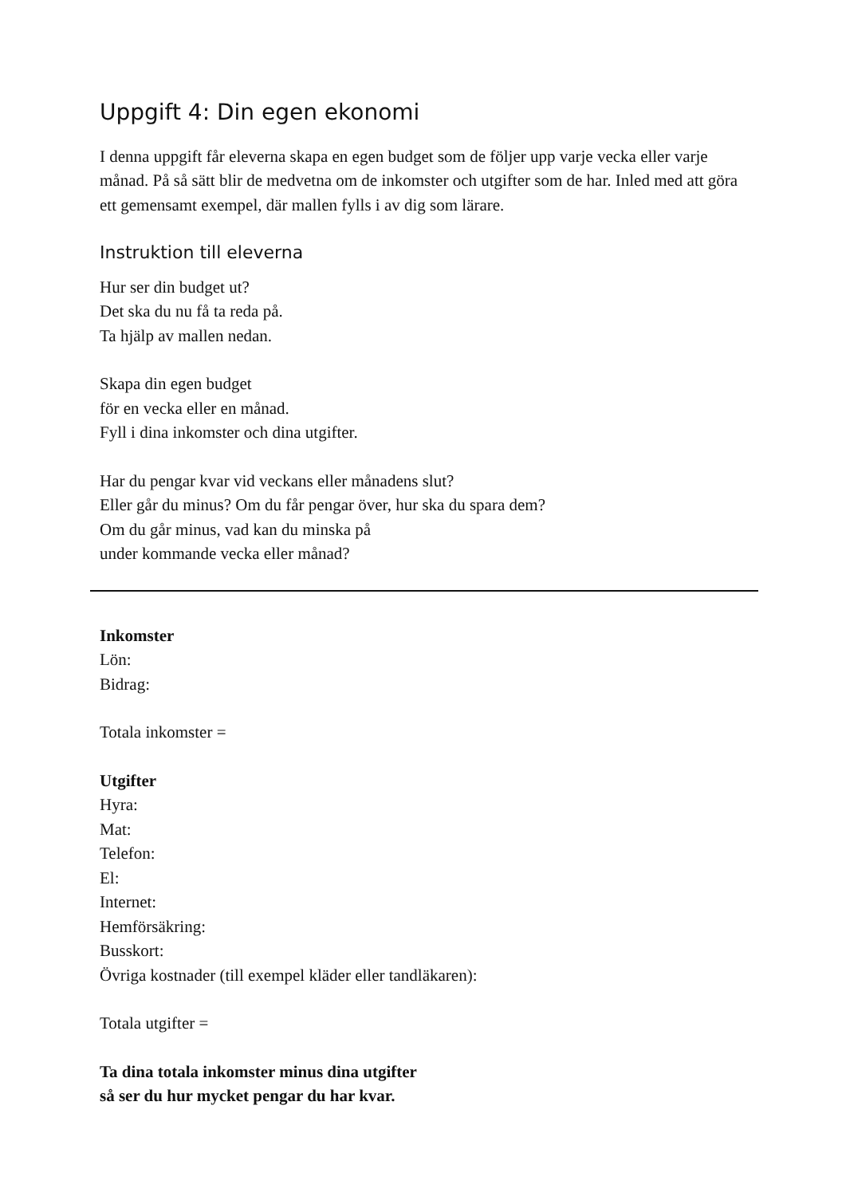Uppgift 4: Din egen ekonomi
I denna uppgift får eleverna skapa en egen budget som de följer upp varje vecka eller varje månad. På så sätt blir de medvetna om de inkomster och utgifter som de har. Inled med att göra ett gemensamt exempel, där mallen fylls i av dig som lärare.
Instruktion till eleverna
Hur ser din budget ut?
Det ska du nu få ta reda på.
Ta hjälp av mallen nedan.
Skapa din egen budget
för en vecka eller en månad.
Fyll i dina inkomster och dina utgifter.
Har du pengar kvar vid veckans eller månadens slut?
Eller går du minus? Om du får pengar över, hur ska du spara dem?
Om du går minus, vad kan du minska på
under kommande vecka eller månad?
Inkomster
Lön:
Bidrag:
Totala inkomster =
Utgifter
Hyra:
Mat:
Telefon:
El:
Internet:
Hemförsäkring:
Busskort:
Övriga kostnader (till exempel kläder eller tandläkaren):
Totala utgifter =
Ta dina totala inkomster minus dina utgifter
så ser du hur mycket pengar du har kvar.